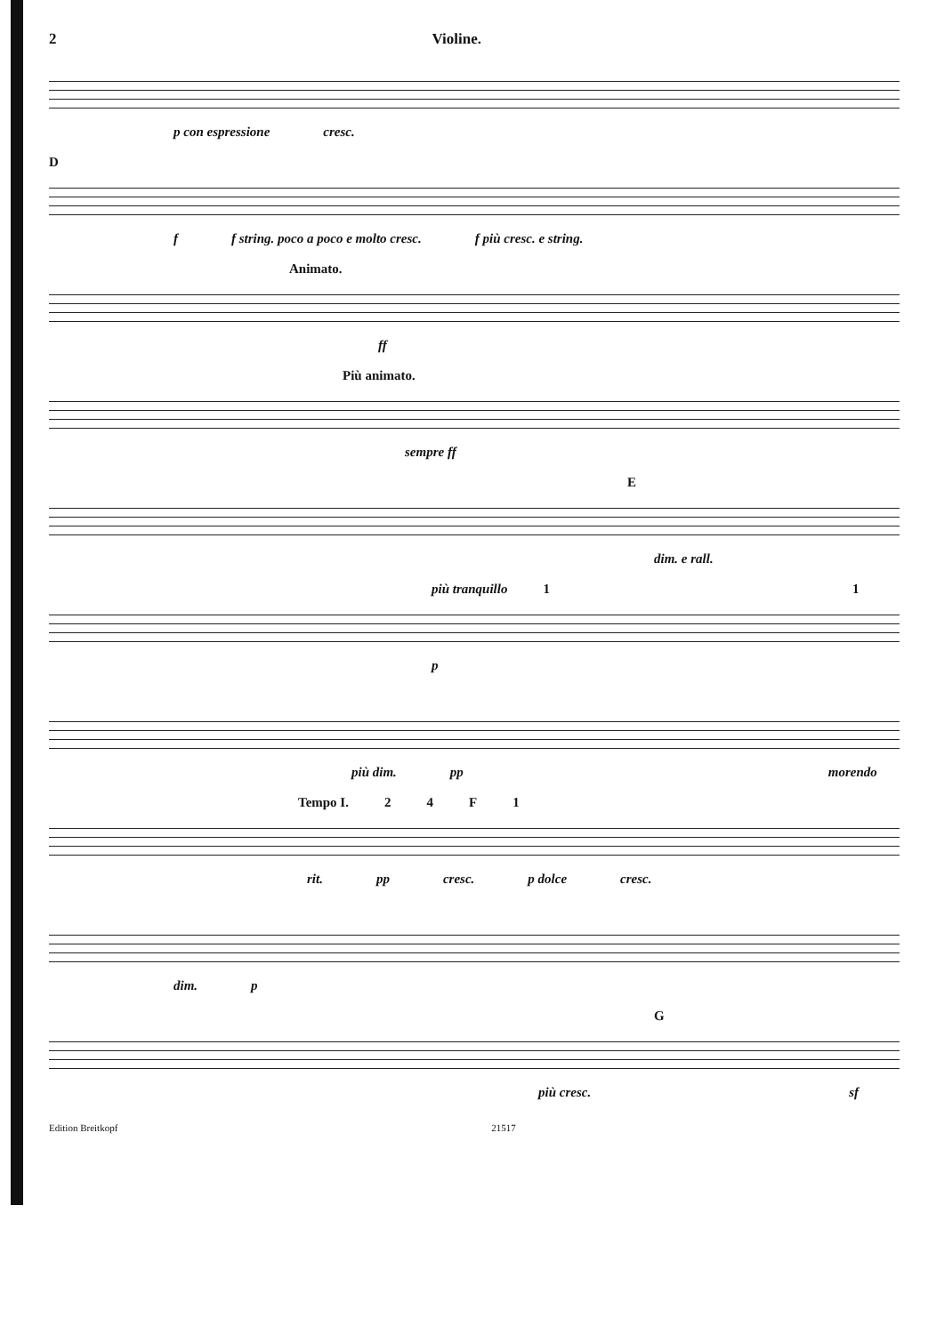2 Violine.
p con espressione cresc.
D
f f string. poco a poco e molto cresc. f più cresc. e string.
Animato.
ff
Più animato.
sempre ff
E
dim. e rall.
più tranquillo 1 1
p
più dim. pp morendo
Tempo I. 24 F 1
rit. pp cresc. p dolce cresc.
dim. p
G
più cresc. sf
Edition Breitkopf 21517